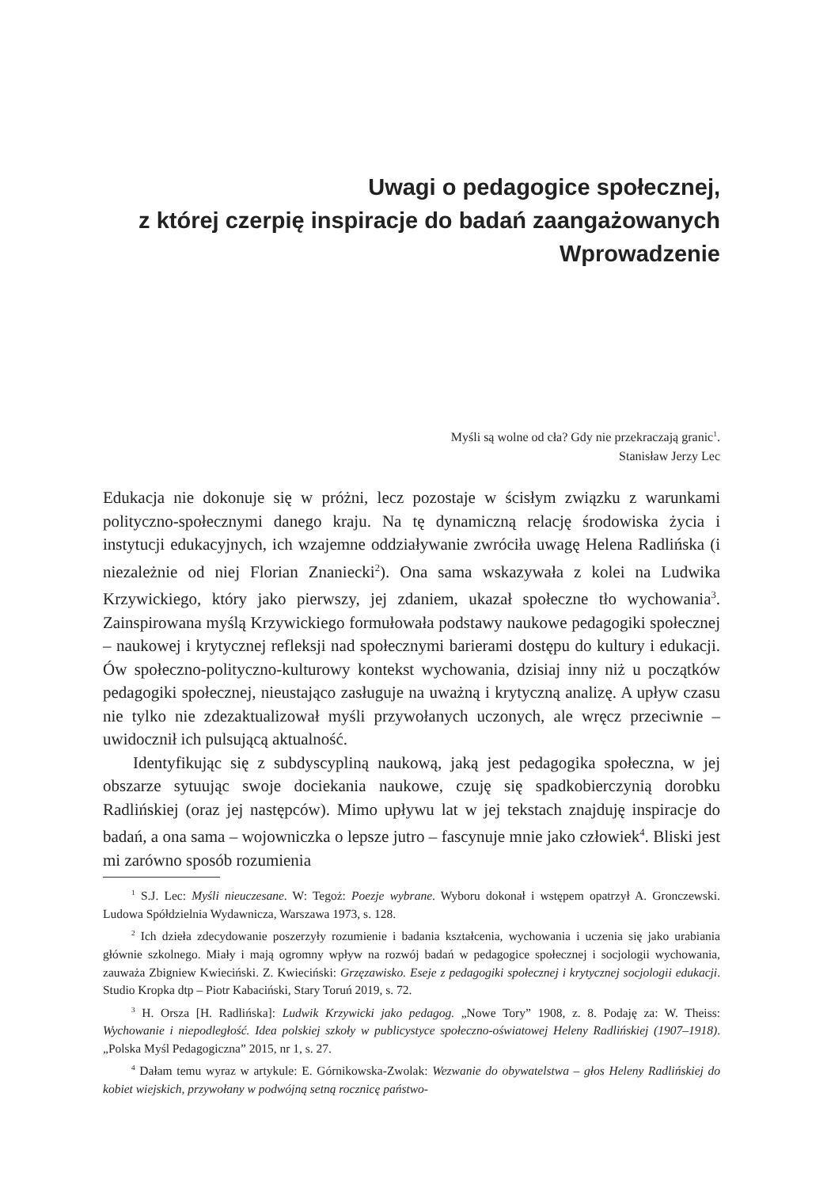Uwagi o pedagogice społecznej,
z której czerpię inspiracje do badań zaangażowanych
Wprowadzenie
Myśli są wolne od cła? Gdy nie przekraczają granic<sup>1</sup>.
Stanisław Jerzy Lec
Edukacja nie dokonuje się w próżni, lecz pozostaje w ścisłym związku z warunkami polityczno-społecznymi danego kraju. Na tę dynamiczną relację środowiska życia i instytucji edukacyjnych, ich wzajemne oddziaływanie zwróciła uwagę Helena Radlińska (i niezależnie od niej Florian Znaniecki<sup>2</sup>). Ona sama wskazywała z kolei na Ludwika Krzywickiego, który jako pierwszy, jej zdaniem, ukazał społeczne tło wychowania<sup>3</sup>. Zainspirowana myślą Krzywickiego formułowała podstawy naukowe pedagogiki społecznej – naukowej i krytycznej refleksji nad społecznymi barierami dostępu do kultury i edukacji. Ów społeczno-polityczno-kulturowy kontekst wychowania, dzisiaj inny niż u początków pedagogiki społecznej, nieustająco zasługuje na uważną i krytyczną analizę. A upływ czasu nie tylko nie zdezaktualizował myśli przywołanych uczonych, ale wręcz przeciwnie – uwidocznił ich pulsującą aktualność.
Identyfikując się z subdyscypliną naukową, jaką jest pedagogika społeczna, w jej obszarze sytuując swoje dociekania naukowe, czuję się spadkobierczynią dorobku Radlińskiej (oraz jej następców). Mimo upływu lat w jej tekstach znajduję inspiracje do badań, a ona sama – wojowniczka o lepsze jutro – fascynuje mnie jako człowiek<sup>4</sup>. Bliski jest mi zarówno sposób rozumienia
<sup>1</sup> S.J. Lec: Myśli nieuczesane. W: Tegoż: Poezje wybrane. Wyboru dokonał i wstępem opatrzył A. Gronczewski. Ludowa Spółdzielnia Wydawnicza, Warszawa 1973, s. 128.
<sup>2</sup> Ich dzieła zdecydowanie poszerzyły rozumienie i badania kształcenia, wychowania i uczenia się jako urabiania głównie szkolnego. Miały i mają ogromny wpływ na rozwój badań w pedagogice społecznej i socjologii wychowania, zauważa Zbigniew Kwieciński. Z. Kwieciński: Grzęzawisko. Eseje z pedagogiki społecznej i krytycznej socjologii edukacji. Studio Kropka dtp – Piotr Kabaciński, Stary Toruń 2019, s. 72.
<sup>3</sup> H. Orsza [H. Radlińska]: Ludwik Krzywicki jako pedagog. „Nowe Tory” 1908, z. 8. Podaję za: W. Theiss: Wychowanie i niepodległość. Idea polskiej szkoły w publicystyce społeczno-oświatowej Heleny Radlińskiej (1907–1918). „Polska Myśl Pedagogiczna” 2015, nr 1, s. 27.
<sup>4</sup> Dałam temu wyraz w artykule: E. Górnikowska-Zwolak: Wezwanie do obywatelstwa – głos Heleny Radlińskiej do kobiet wiejskich, przywołany w podwójną setną rocznicę państwo-